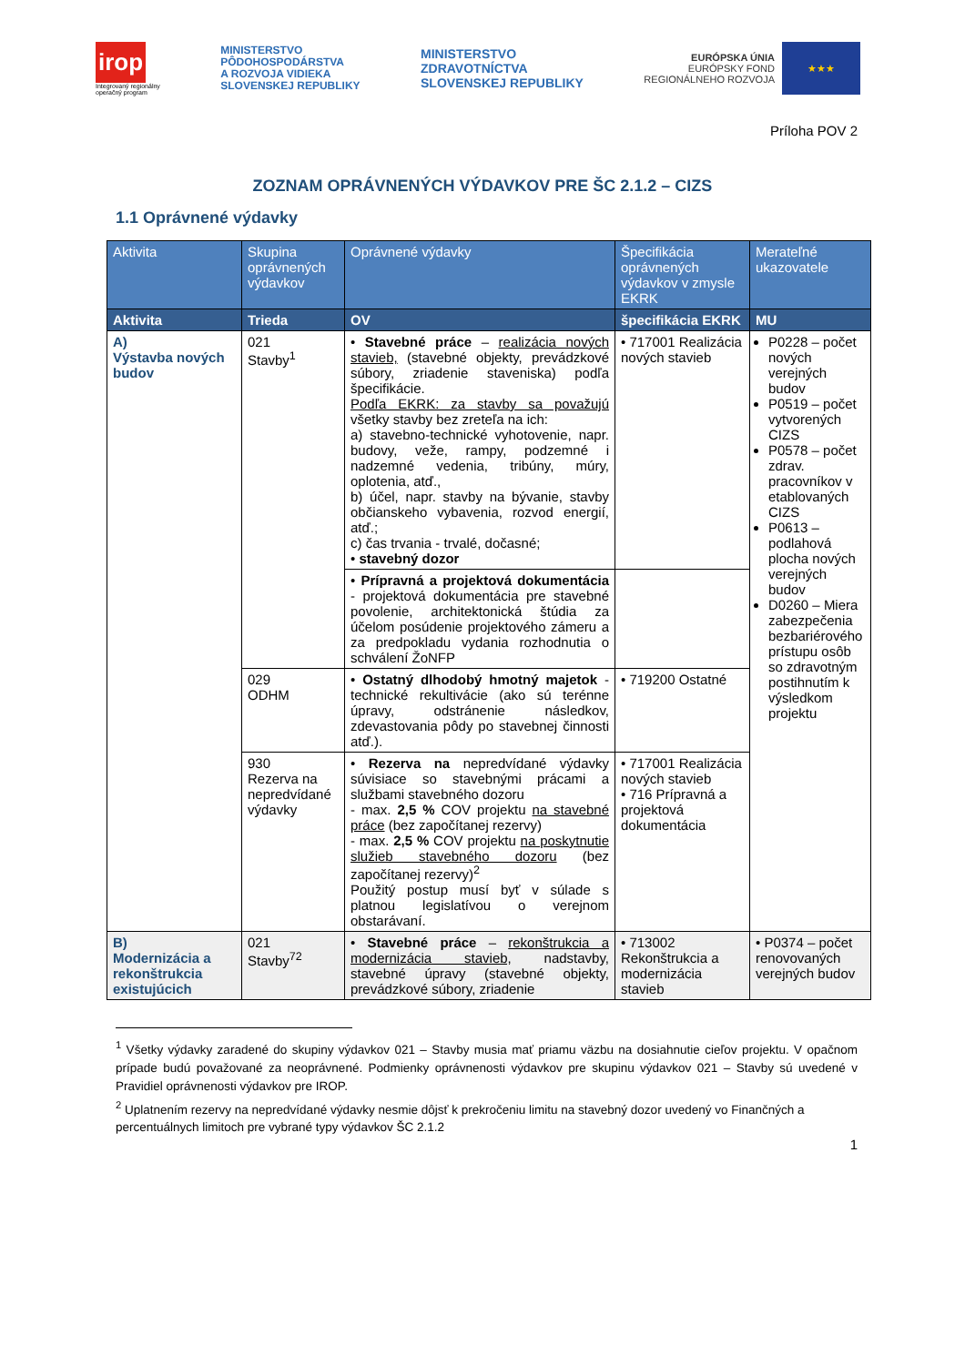irop
Integrovaný regionálny
operačný program
MINISTERSTVO
PÔDOHOSPODÁRSTVA
A ROZVOJA VIDIEKA
SLOVENSKEJ REPUBLIKY
MINISTERSTVO
ZDRAVOTNÍCTVA
SLOVENSKEJ REPUBLIKY
EURÓPSKA ÚNIA
EURÓPSKY FOND
REGIONÁLNEHO ROZVOJA
★★★
Príloha POV 2
ZOZNAM OPRÁVNENÝCH VÝDAVKOV PRE ŠC 2.1.2 – CIZS
1.1 Oprávnené výdavky
| Aktivita | Skupina oprávnených výdavkov | Oprávnené výdavky | Špecifikácia oprávnených výdavkov v zmysle EKRK | Merateľné ukazovatele |
| --- | --- | --- | --- | --- |
| Aktivita | Trieda | OV | špecifikácia EKRK | MU |
| A) Výstavba nových budov | 021 Stavby<sup>1</sup> | • Stavebné práce – realizácia nových stavieb, (stavebné objekty, prevádzkové súbory, zriadenie staveniska) podľa špecifikácie. Podľa EKRK: za stavby sa považujú všetky stavby bez zreteľa na ich: a) stavebno-technické vyhotovenie, napr. budovy, veže, rampy, podzemné i nadzemné vedenia, tribúny, múry, oplotenia, atď., b) účel, napr. stavby na bývanie, stavby občianskeho vybavenia, rozvod energií, atď.; c) čas trvania - trvalé, dočasné; • stavebný dozor | • 717001 Realizácia nových stavieb | P0228 – počet nových verejných budov P0519 – počet vytvorených CIZS P0578 – počet zdrav. pracovníkov v etablovaných CIZS P0613 – podlahová plocha nových verejných budov D0260 – Miera zabezpečenia bezbariérového prístupu osôb so zdravotným postihnutím k výsledkom projektu |
| | | • Prípravná a projektová dokumentácia - projektová dokumentácia pre stavebné povolenie, architektonická štúdia za účelom posúdenie projektového zámeru a za predpokladu vydania rozhodnutia o schválení ŽoNFP | | |
| | 029 ODHM | • Ostatný dlhodobý hmotný majetok - technické rekultivácie (ako sú terénne úpravy, odstránenie následkov, zdevastovania pôdy po stavebnej činnosti atď.). | • 719200 Ostatné | |
| | 930 Rezerva na nepredvídané výdavky | • Rezerva na nepredvídané výdavky súvisiace so stavebnými prácami a službami stavebného dozoru - max. 2,5 % COV projektu na stavebné práce (bez započítanej rezervy) - max. 2,5 % COV projektu na poskytnutie služieb stavebného dozoru (bez započítanej rezervy)<sup>2</sup> Použitý postup musí byť v súlade s platnou legislatívou o verejnom obstarávaní. | • 717001 Realizácia nových stavieb • 716 Prípravná a projektová dokumentácia | |
| B) Modernizácia a rekonštrukcia existujúcich | 021 Stavby<sup>72</sup> | • Stavebné práce – rekonštrukcia a modernizácia stavieb, nadstavby, stavebné úpravy (stavebné objekty, prevádzkové súbory, zriadenie | • 713002 Rekonštrukcia a modernizácia stavieb | • P0374 – počet renovovaných verejných budov |
<sup>1</sup> Všetky výdavky zaradené do skupiny výdavkov 021 – Stavby musia mať priamu väzbu na dosiahnutie cieľov projektu. V opačnom prípade budú považované za neoprávnené. Podmienky oprávnenosti výdavkov pre skupinu výdavkov 021 – Stavby sú uvedené v Pravidiel oprávnenosti výdavkov pre IROP.
<sup>2</sup> Uplatnením rezervy na nepredvídané výdavky nesmie dôjsť k prekročeniu limitu na stavebný dozor uvedený vo Finančných a percentuálnych limitoch pre vybrané typy výdavkov ŠC 2.1.2
1